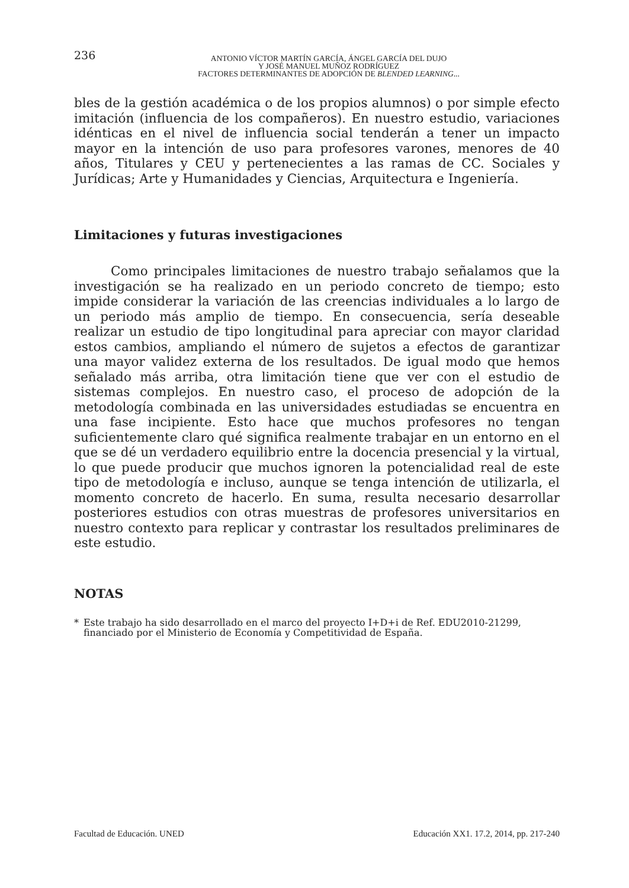236
ANTONIO VÍCTOR MARTÍN GARCÍA, ÁNGEL GARCÍA DEL DUJO
Y JOSÉ MANUEL MUÑOZ RODRÍGUEZ
FACTORES DETERMINANTES DE ADOPCIÓN DE BLENDED LEARNING...
bles de la gestión académica o de los propios alumnos) o por simple efecto imitación (influencia de los compañeros). En nuestro estudio, variaciones idénticas en el nivel de influencia social tenderán a tener un impacto mayor en la intención de uso para profesores varones, menores de 40 años, Titulares y CEU y pertenecientes a las ramas de CC. Sociales y Jurídicas; Arte y Humanidades y Ciencias, Arquitectura e Ingeniería.
Limitaciones y futuras investigaciones
Como principales limitaciones de nuestro trabajo señalamos que la investigación se ha realizado en un periodo concreto de tiempo; esto impide considerar la variación de las creencias individuales a lo largo de un periodo más amplio de tiempo. En consecuencia, sería deseable realizar un estudio de tipo longitudinal para apreciar con mayor claridad estos cambios, ampliando el número de sujetos a efectos de garantizar una mayor validez externa de los resultados. De igual modo que hemos señalado más arriba, otra limitación tiene que ver con el estudio de sistemas complejos. En nuestro caso, el proceso de adopción de la metodología combinada en las universidades estudiadas se encuentra en una fase incipiente. Esto hace que muchos profesores no tengan suficientemente claro qué significa realmente trabajar en un entorno en el que se dé un verdadero equilibrio entre la docencia presencial y la virtual, lo que puede producir que muchos ignoren la potencialidad real de este tipo de metodología e incluso, aunque se tenga intención de utilizarla, el momento concreto de hacerlo. En suma, resulta necesario desarrollar posteriores estudios con otras muestras de profesores universitarios en nuestro contexto para replicar y contrastar los resultados preliminares de este estudio.
NOTAS
* Este trabajo ha sido desarrollado en el marco del proyecto I+D+i de Ref. EDU2010-21299, financiado por el Ministerio de Economía y Competitividad de España.
Facultad de Educación. UNED Educación XX1. 17.2, 2014, pp. 217-240